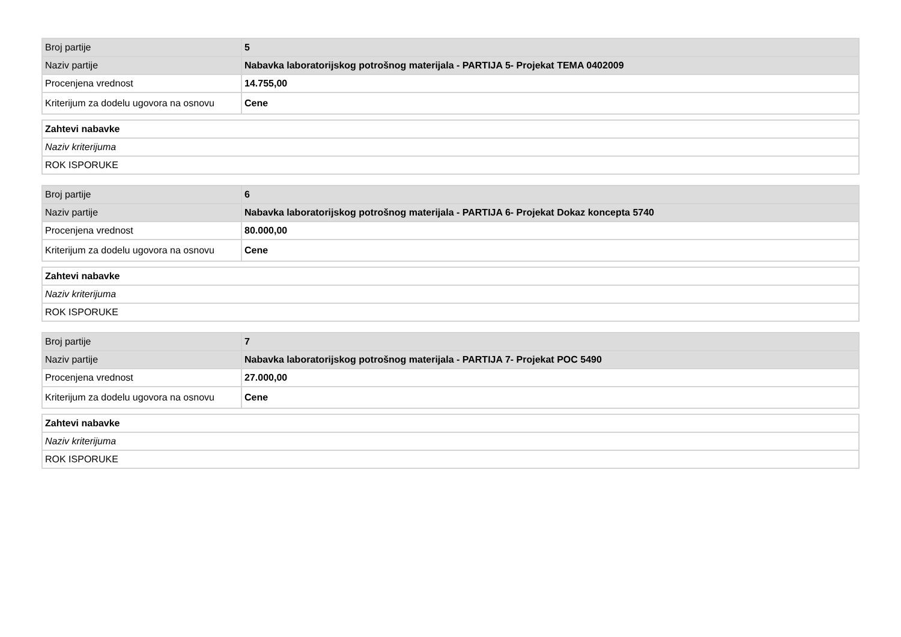| Broj partije | 5 |
| Naziv partije | Nabavka laboratorijskog potrošnog materijala - PARTIJA 5- Projekat TEMA 0402009 |
| Procenjena vrednost | 14.755,00 |
| Kriterijum za dodelu ugovora na osnovu | Cene |
| Zahtevi nabavke |
| Naziv kriterijuma |
| ROK ISPORUKE |
| Broj partije | 6 |
| Naziv partije | Nabavka laboratorijskog potrošnog materijala - PARTIJA 6- Projekat Dokaz koncepta 5740 |
| Procenjena vrednost | 80.000,00 |
| Kriterijum za dodelu ugovora na osnovu | Cene |
| Zahtevi nabavke |
| Naziv kriterijuma |
| ROK ISPORUKE |
| Broj partije | 7 |
| Naziv partije | Nabavka laboratorijskog potrošnog materijala - PARTIJA 7- Projekat POC 5490 |
| Procenjena vrednost | 27.000,00 |
| Kriterijum za dodelu ugovora na osnovu | Cene |
| Zahtevi nabavke |
| Naziv kriterijuma |
| ROK ISPORUKE |